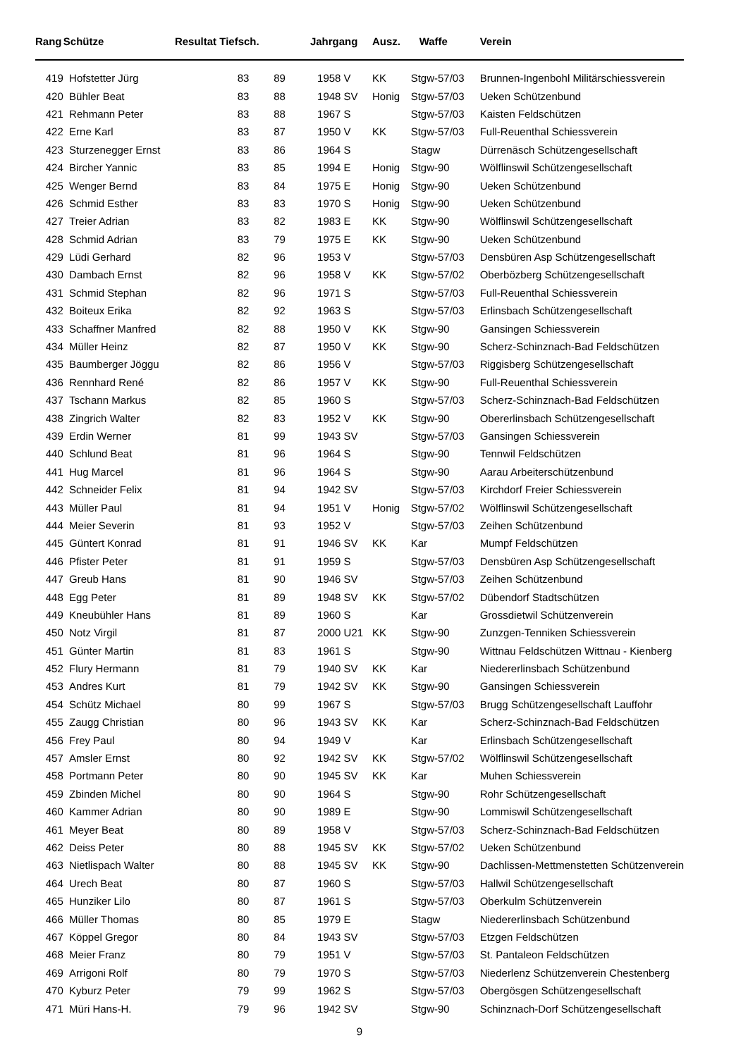| Rang | Schütze | Resultat Tiefsch. | | Jahrgang | | Ausz. | Waffe | Verein |
| --- | --- | --- | --- | --- | --- | --- | --- | --- |
| 419 | Hofstetter Jürg | 83 | 89 | 1958 | V | KK | Stgw-57/03 | Brunnen-Ingenbohl Militärschiessverein |
| 420 | Bühler Beat | 83 | 88 | 1948 | SV | Honig | Stgw-57/03 | Ueken Schützenbund |
| 421 | Rehmann Peter | 83 | 88 | 1967 | S | | Stgw-57/03 | Kaisten Feldschützen |
| 422 | Erne Karl | 83 | 87 | 1950 | V | KK | Stgw-57/03 | Full-Reuenthal Schiessverein |
| 423 | Sturzenegger Ernst | 83 | 86 | 1964 | S | | Stagw | Dürrenäsch Schützengesellschaft |
| 424 | Bircher Yannic | 83 | 85 | 1994 | E | Honig | Stgw-90 | Wölflinswil Schützengesellschaft |
| 425 | Wenger Bernd | 83 | 84 | 1975 | E | Honig | Stgw-90 | Ueken Schützenbund |
| 426 | Schmid Esther | 83 | 83 | 1970 | S | Honig | Stgw-90 | Ueken Schützenbund |
| 427 | Treier Adrian | 83 | 82 | 1983 | E | KK | Stgw-90 | Wölflinswil Schützengesellschaft |
| 428 | Schmid Adrian | 83 | 79 | 1975 | E | KK | Stgw-90 | Ueken Schützenbund |
| 429 | Lüdi Gerhard | 82 | 96 | 1953 | V | | Stgw-57/03 | Densbüren Asp Schützengesellschaft |
| 430 | Dambach Ernst | 82 | 96 | 1958 | V | KK | Stgw-57/02 | Oberbözberg Schützengesellschaft |
| 431 | Schmid Stephan | 82 | 96 | 1971 | S | | Stgw-57/03 | Full-Reuenthal Schiessverein |
| 432 | Boiteux Erika | 82 | 92 | 1963 | S | | Stgw-57/03 | Erlinsbach Schützengesellschaft |
| 433 | Schaffner Manfred | 82 | 88 | 1950 | V | KK | Stgw-90 | Gansingen Schiessverein |
| 434 | Müller Heinz | 82 | 87 | 1950 | V | KK | Stgw-90 | Scherz-Schinznach-Bad Feldschützen |
| 435 | Baumberger Jöggu | 82 | 86 | 1956 | V | | Stgw-57/03 | Riggisberg Schützengesellschaft |
| 436 | Rennhard René | 82 | 86 | 1957 | V | KK | Stgw-90 | Full-Reuenthal Schiessverein |
| 437 | Tschann Markus | 82 | 85 | 1960 | S | | Stgw-57/03 | Scherz-Schinznach-Bad Feldschützen |
| 438 | Zingrich Walter | 82 | 83 | 1952 | V | KK | Stgw-90 | Obererlinsbach Schützengesellschaft |
| 439 | Erdin Werner | 81 | 99 | 1943 | SV | | Stgw-57/03 | Gansingen Schiessverein |
| 440 | Schlund Beat | 81 | 96 | 1964 | S | | Stgw-90 | Tennwil Feldschützen |
| 441 | Hug Marcel | 81 | 96 | 1964 | S | | Stgw-90 | Aarau Arbeiterschützenbund |
| 442 | Schneider Felix | 81 | 94 | 1942 | SV | | Stgw-57/03 | Kirchdorf Freier Schiessverein |
| 443 | Müller Paul | 81 | 94 | 1951 | V | Honig | Stgw-57/02 | Wölflinswil Schützengesellschaft |
| 444 | Meier Severin | 81 | 93 | 1952 | V | | Stgw-57/03 | Zeihen Schützenbund |
| 445 | Güntert Konrad | 81 | 91 | 1946 | SV | KK | Kar | Mumpf Feldschützen |
| 446 | Pfister Peter | 81 | 91 | 1959 | S | | Stgw-57/03 | Densbüren Asp Schützengesellschaft |
| 447 | Greub Hans | 81 | 90 | 1946 | SV | | Stgw-57/03 | Zeihen Schützenbund |
| 448 | Egg Peter | 81 | 89 | 1948 | SV | KK | Stgw-57/02 | Dübendorf Stadtschützen |
| 449 | Kneubühler Hans | 81 | 89 | 1960 | S | | Kar | Grossdietwil Schützenverein |
| 450 | Notz Virgil | 81 | 87 | 2000 | U21 | KK | Stgw-90 | Zunzgen-Tenniken Schiessverein |
| 451 | Günter Martin | 81 | 83 | 1961 | S | | Stgw-90 | Wittnau Feldschützen Wittnau - Kienberg |
| 452 | Flury Hermann | 81 | 79 | 1940 | SV | KK | Kar | Niedererlinsbach Schützenbund |
| 453 | Andres Kurt | 81 | 79 | 1942 | SV | KK | Stgw-90 | Gansingen Schiessverein |
| 454 | Schütz Michael | 80 | 99 | 1967 | S | | Stgw-57/03 | Brugg Schützengesellschaft Lauffohr |
| 455 | Zaugg Christian | 80 | 96 | 1943 | SV | KK | Kar | Scherz-Schinznach-Bad Feldschützen |
| 456 | Frey Paul | 80 | 94 | 1949 | V | | Kar | Erlinsbach Schützengesellschaft |
| 457 | Amsler Ernst | 80 | 92 | 1942 | SV | KK | Stgw-57/02 | Wölflinswil Schützengesellschaft |
| 458 | Portmann Peter | 80 | 90 | 1945 | SV | KK | Kar | Muhen Schiessverein |
| 459 | Zbinden Michel | 80 | 90 | 1964 | S | | Stgw-90 | Rohr Schützengesellschaft |
| 460 | Kammer Adrian | 80 | 90 | 1989 | E | | Stgw-90 | Lommiswil Schützengesellschaft |
| 461 | Meyer Beat | 80 | 89 | 1958 | V | | Stgw-57/03 | Scherz-Schinznach-Bad Feldschützen |
| 462 | Deiss Peter | 80 | 88 | 1945 | SV | KK | Stgw-57/02 | Ueken Schützenbund |
| 463 | Nietlispach Walter | 80 | 88 | 1945 | SV | KK | Stgw-90 | Dachlissen-Mettmenstetten Schützenverein |
| 464 | Urech Beat | 80 | 87 | 1960 | S | | Stgw-57/03 | Hallwil Schützengesellschaft |
| 465 | Hunziker Lilo | 80 | 87 | 1961 | S | | Stgw-57/03 | Oberkulm Schützenverein |
| 466 | Müller Thomas | 80 | 85 | 1979 | E | | Stagw | Niedererlinsbach Schützenbund |
| 467 | Köppel Gregor | 80 | 84 | 1943 | SV | | Stgw-57/03 | Etzgen Feldschützen |
| 468 | Meier Franz | 80 | 79 | 1951 | V | | Stgw-57/03 | St. Pantaleon Feldschützen |
| 469 | Arrigoni Rolf | 80 | 79 | 1970 | S | | Stgw-57/03 | Niederlenz Schützenverein Chestenberg |
| 470 | Kyburz Peter | 79 | 99 | 1962 | S | | Stgw-57/03 | Obergösgen Schützengesellschaft |
| 471 | Müri Hans-H. | 79 | 96 | 1942 | SV | | Stgw-90 | Schinznach-Dorf Schützengesellschaft |
9